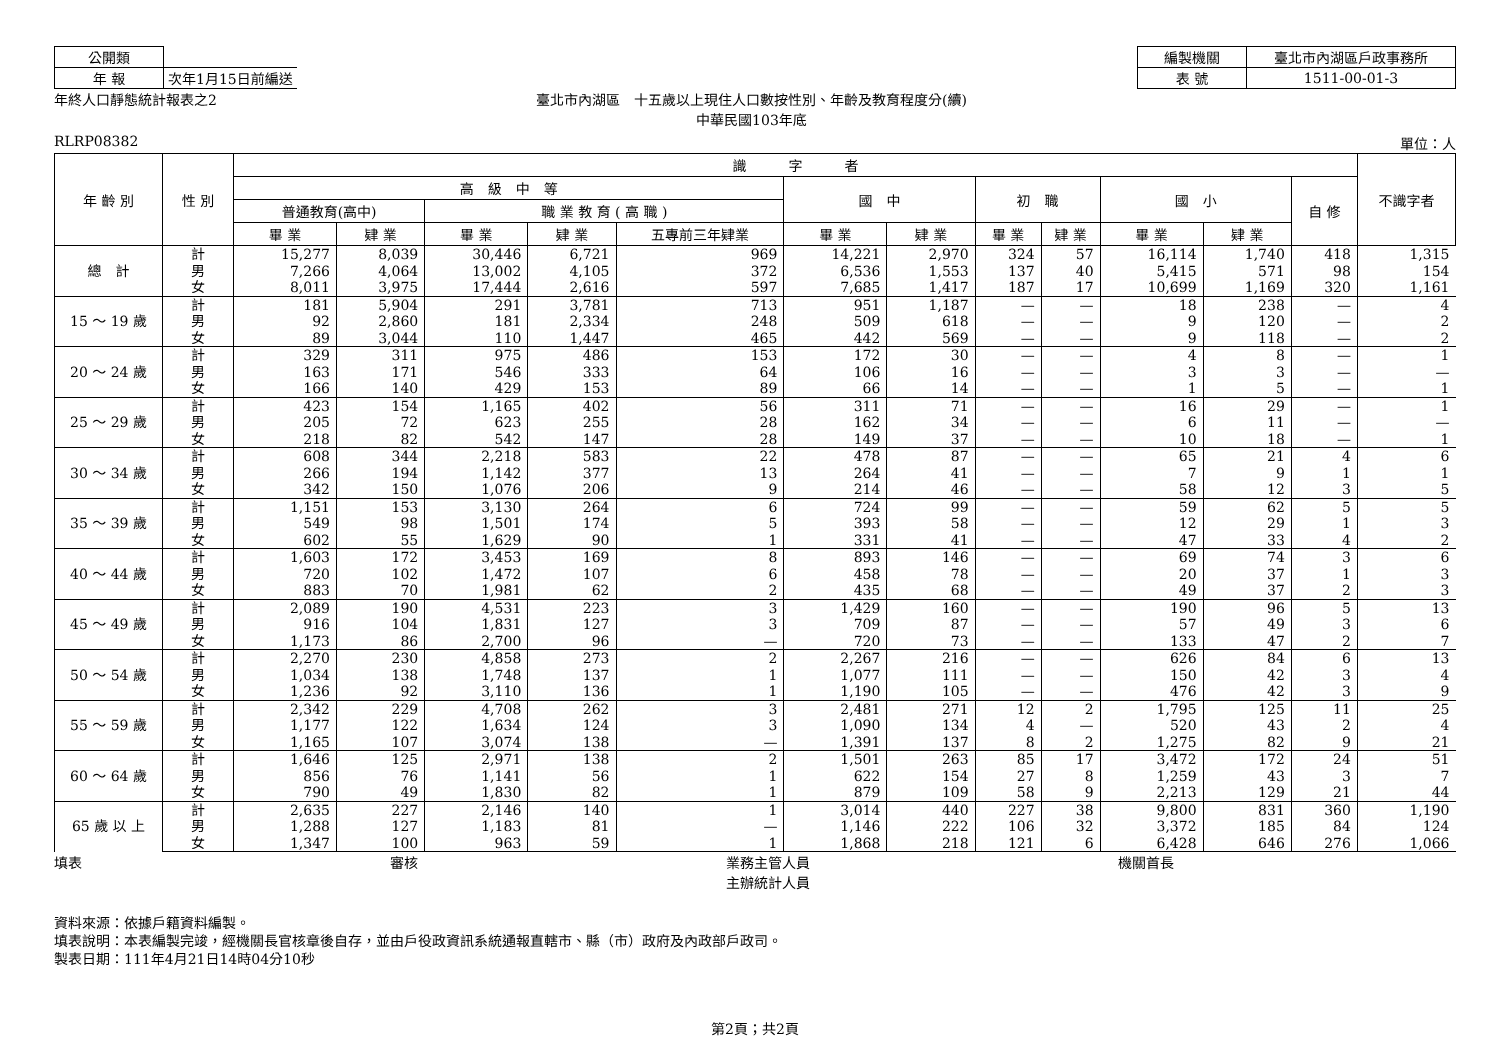| 公開類 | |
| 年 報 | 次年1月15日前編送 |
| 編製機關 | 臺北市內湖區戶政事務所 |
| 表 號 | 1511-00-01-3 |
年終人口靜態統計報表之2 臺北市內湖區　十五歲以上現住人口數按性別、年齡及教育程度分(續)
中華民國103年底
RLRP08382 單位：人
| 年 齡 別 | 性 別 | 識 字 者 | | | | | | | | | | | | 不識字者 |
| --- | --- | --- | --- | --- | --- | --- | --- | --- | --- | --- | --- | --- | --- | --- |
| | | 高 級 中 等 | | | | | 國 中 | | 初 職 | | 國 小 | | 自 修 | |
| | | 普通教育(高中) | | 職 業 教 育 ( 高 職 ) | | | | | | | | | | |
| | | 畢 業 | 肄 業 | 畢 業 | 肄 業 | 五專前三年肄業 | 畢 業 | 肄 業 | 畢 業 | 肄 業 | 畢 業 | 肄 業 | | |
| 總 計 | 計 | 15,277 | 8,039 | 30,446 | 6,721 | 969 | 14,221 | 2,970 | 324 | 57 | 16,114 | 1,740 | 418 | 1,315 |
| | 男 | 7,266 | 4,064 | 13,002 | 4,105 | 372 | 6,536 | 1,553 | 137 | 40 | 5,415 | 571 | 98 | 154 |
| | 女 | 8,011 | 3,975 | 17,444 | 2,616 | 597 | 7,685 | 1,417 | 187 | 17 | 10,699 | 1,169 | 320 | 1,161 |
| 15 ～ 19 歲 | 計 | 181 | 5,904 | 291 | 3,781 | 713 | 951 | 1,187 | — | — | 18 | 238 | — | 4 |
| | 男 | 92 | 2,860 | 181 | 2,334 | 248 | 509 | 618 | — | — | 9 | 120 | — | 2 |
| | 女 | 89 | 3,044 | 110 | 1,447 | 465 | 442 | 569 | — | — | 9 | 118 | — | 2 |
| 20 ～ 24 歲 | 計 | 329 | 311 | 975 | 486 | 153 | 172 | 30 | — | — | 4 | 8 | — | 1 |
| | 男 | 163 | 171 | 546 | 333 | 64 | 106 | 16 | — | — | 3 | 3 | — | — |
| | 女 | 166 | 140 | 429 | 153 | 89 | 66 | 14 | — | — | 1 | 5 | — | 1 |
| 25 ～ 29 歲 | 計 | 423 | 154 | 1,165 | 402 | 56 | 311 | 71 | — | — | 16 | 29 | — | 1 |
| | 男 | 205 | 72 | 623 | 255 | 28 | 162 | 34 | — | — | 6 | 11 | — | — |
| | 女 | 218 | 82 | 542 | 147 | 28 | 149 | 37 | — | — | 10 | 18 | — | 1 |
| 30 ～ 34 歲 | 計 | 608 | 344 | 2,218 | 583 | 22 | 478 | 87 | — | — | 65 | 21 | 4 | 6 |
| | 男 | 266 | 194 | 1,142 | 377 | 13 | 264 | 41 | — | — | 7 | 9 | 1 | 1 |
| | 女 | 342 | 150 | 1,076 | 206 | 9 | 214 | 46 | — | — | 58 | 12 | 3 | 5 |
| 35 ～ 39 歲 | 計 | 1,151 | 153 | 3,130 | 264 | 6 | 724 | 99 | — | — | 59 | 62 | 5 | 5 |
| | 男 | 549 | 98 | 1,501 | 174 | 5 | 393 | 58 | — | — | 12 | 29 | 1 | 3 |
| | 女 | 602 | 55 | 1,629 | 90 | 1 | 331 | 41 | — | — | 47 | 33 | 4 | 2 |
| 40 ～ 44 歲 | 計 | 1,603 | 172 | 3,453 | 169 | 8 | 893 | 146 | — | — | 69 | 74 | 3 | 6 |
| | 男 | 720 | 102 | 1,472 | 107 | 6 | 458 | 78 | — | — | 20 | 37 | 1 | 3 |
| | 女 | 883 | 70 | 1,981 | 62 | 2 | 435 | 68 | — | — | 49 | 37 | 2 | 3 |
| 45 ～ 49 歲 | 計 | 2,089 | 190 | 4,531 | 223 | 3 | 1,429 | 160 | — | — | 190 | 96 | 5 | 13 |
| | 男 | 916 | 104 | 1,831 | 127 | 3 | 709 | 87 | — | — | 57 | 49 | 3 | 6 |
| | 女 | 1,173 | 86 | 2,700 | 96 | — | 720 | 73 | — | — | 133 | 47 | 2 | 7 |
| 50 ～ 54 歲 | 計 | 2,270 | 230 | 4,858 | 273 | 2 | 2,267 | 216 | — | — | 626 | 84 | 6 | 13 |
| | 男 | 1,034 | 138 | 1,748 | 137 | 1 | 1,077 | 111 | — | — | 150 | 42 | 3 | 4 |
| | 女 | 1,236 | 92 | 3,110 | 136 | 1 | 1,190 | 105 | — | — | 476 | 42 | 3 | 9 |
| 55 ～ 59 歲 | 計 | 2,342 | 229 | 4,708 | 262 | 3 | 2,481 | 271 | 12 | 2 | 1,795 | 125 | 11 | 25 |
| | 男 | 1,177 | 122 | 1,634 | 124 | 3 | 1,090 | 134 | 4 | — | 520 | 43 | 2 | 4 |
| | 女 | 1,165 | 107 | 3,074 | 138 | — | 1,391 | 137 | 8 | 2 | 1,275 | 82 | 9 | 21 |
| 60 ～ 64 歲 | 計 | 1,646 | 125 | 2,971 | 138 | 2 | 1,501 | 263 | 85 | 17 | 3,472 | 172 | 24 | 51 |
| | 男 | 856 | 76 | 1,141 | 56 | 1 | 622 | 154 | 27 | 8 | 1,259 | 43 | 3 | 7 |
| | 女 | 790 | 49 | 1,830 | 82 | 1 | 879 | 109 | 58 | 9 | 2,213 | 129 | 21 | 44 |
| 65 歲 以 上 | 計 | 2,635 | 227 | 2,146 | 140 | 1 | 3,014 | 440 | 227 | 38 | 9,800 | 831 | 360 | 1,190 |
| | 男 | 1,288 | 127 | 1,183 | 81 | — | 1,146 | 222 | 106 | 32 | 3,372 | 185 | 84 | 124 |
| | 女 | 1,347 | 100 | 963 | 59 | 1 | 1,868 | 218 | 121 | 6 | 6,428 | 646 | 276 | 1,066 |
填表 審核 業務主管人員
主辦統計人員 機關首長
資料來源：依據戶籍資料編製。
填表說明：本表編製完竣，經機關長官核章後自存，並由戶役政資訊系統通報直轄市、縣（市）政府及內政部戶政司。
製表日期：111年4月21日14時04分10秒
第2頁；共2頁